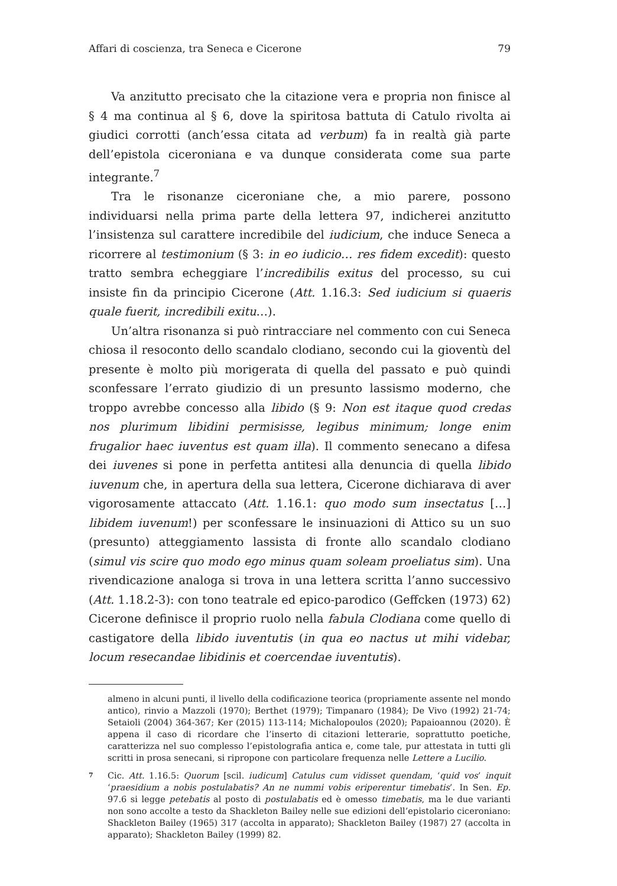Affari di coscienza, tra Seneca e Cicerone 79
Va anzitutto precisato che la citazione vera e propria non finisce al § 4 ma continua al § 6, dove la spiritosa battuta di Catulo rivolta ai giudici corrotti (anch’essa citata ad verbum) fa in realtà già parte dell’epistola ciceroniana e va dunque considerata come sua parte integrante.<sup>7</sup>
Tra le risonanze ciceroniane che, a mio parere, possono individuarsi nella prima parte della lettera 97, indicherei anzitutto l’insistenza sul carattere incredibile del iudicium, che induce Seneca a ricorrere al testimonium (§ 3: in eo iudicio… res fidem excedit): questo tratto sembra echeggiare l’incredibilis exitus del processo, su cui insiste fin da principio Cicerone (Att. 1.16.3: Sed iudicium si quaeris quale fuerit, incredibili exitu…).
Un’altra risonanza si può rintracciare nel commento con cui Seneca chiosa il resoconto dello scandalo clodiano, secondo cui la gioventù del presente è molto più morigerata di quella del passato e può quindi sconfessare l’errato giudizio di un presunto lassismo moderno, che troppo avrebbe concesso alla libido (§ 9: Non est itaque quod credas nos plurimum libidini permisisse, legibus minimum; longe enim frugalior haec iuventus est quam illa). Il commento senecano a difesa dei iuvenes si pone in perfetta antitesi alla denuncia di quella libido iuvenum che, in apertura della sua lettera, Cicerone dichiarava di aver vigorosamente attaccato (Att. 1.16.1: quo modo sum insectatus […] libidem iuvenum!) per sconfessare le insinuazioni di Attico su un suo (presunto) atteggiamento lassista di fronte allo scandalo clodiano (simul vis scire quo modo ego minus quam soleam proeliatus sim). Una rivendicazione analoga si trova in una lettera scritta l’anno successivo (Att. 1.18.2-3): con tono teatrale ed epico-parodico (Geffcken (1973) 62) Cicerone definisce il proprio ruolo nella fabula Clodiana come quello di castigatore della libido iuventutis (in qua eo nactus ut mihi videbar, locum resecandae libidinis et coercendae iuventutis).
almeno in alcuni punti, il livello della codificazione teorica (propriamente assente nel mondo antico), rinvio a Mazzoli (1970); Berthet (1979); Timpanaro (1984); De Vivo (1992) 21-74; Setaioli (2004) 364-367; Ker (2015) 113-114; Michalopoulos (2020); Papaioannou (2020). È appena il caso di ricordare che l’inserto di citazioni letterarie, soprattutto poetiche, caratterizza nel suo complesso l’epistolografia antica e, come tale, pur attestata in tutti gli scritti in prosa senecani, si ripropone con particolare frequenza nelle Lettere a Lucilio.
7 Cic. Att. 1.16.5: Quorum [scil. iudicum] Catulus cum vidisset quendam, ‘quid vos’ inquit ‘praesidium a nobis postulabatis? An ne nummi vobis eriperentur timebatis’. In Sen. Ep. 97.6 si legge petebatis al posto di postulabatis ed è omesso timebatis, ma le due varianti non sono accolte a testo da Shackleton Bailey nelle sue edizioni dell’epistolario ciceroniano: Shackleton Bailey (1965) 317 (accolta in apparato); Shackleton Bailey (1987) 27 (accolta in apparato); Shackleton Bailey (1999) 82.